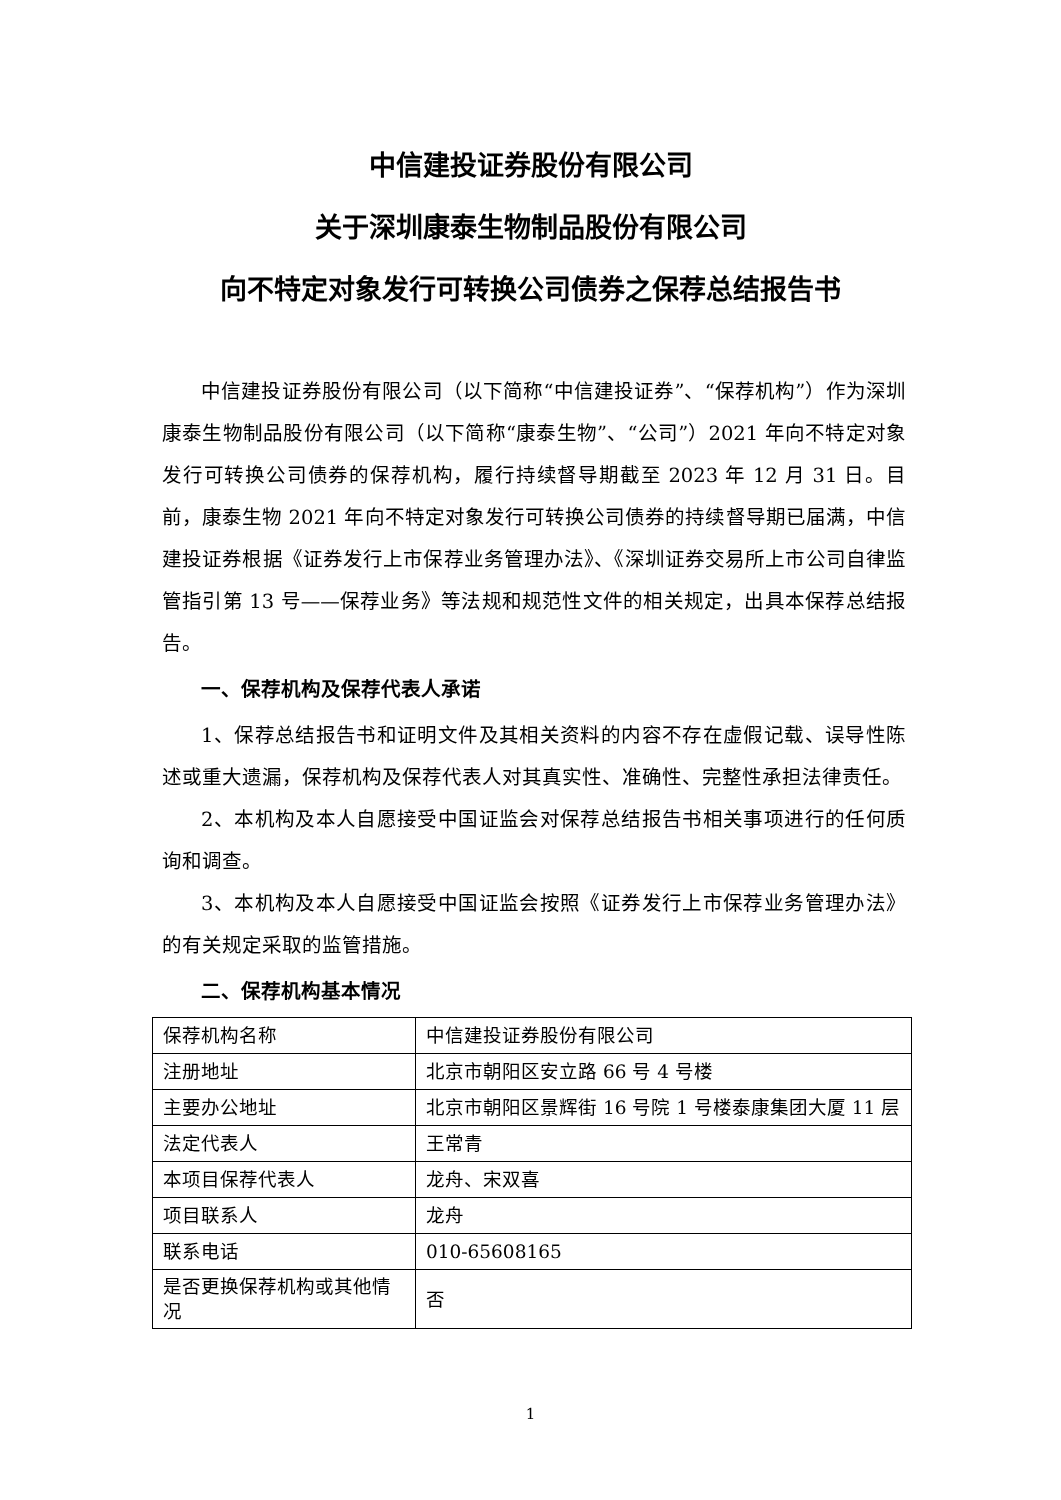中信建投证券股份有限公司
关于深圳康泰生物制品股份有限公司
向不特定对象发行可转换公司债券之保荐总结报告书
中信建投证券股份有限公司（以下简称“中信建投证券”、“保荐机构”）作为深圳康泰生物制品股份有限公司（以下简称“康泰生物”、“公司”）2021 年向不特定对象发行可转换公司债券的保荐机构，履行持续督导期截至 2023 年 12 月 31 日。目前，康泰生物 2021 年向不特定对象发行可转换公司债券的持续督导期已届满，中信建投证券根据《证券发行上市保荐业务管理办法》、《深圳证券交易所上市公司自律监管指引第 13 号——保荐业务》等法规和规范性文件的相关规定，出具本保荐总结报告。
一、保荐机构及保荐代表人承诺
1、保荐总结报告书和证明文件及其相关资料的内容不存在虚假记载、误导性陈述或重大遗漏，保荐机构及保荐代表人对其真实性、准确性、完整性承担法律责任。
2、本机构及本人自愿接受中国证监会对保荐总结报告书相关事项进行的任何质询和调查。
3、本机构及本人自愿接受中国证监会按照《证券发行上市保荐业务管理办法》的有关规定采取的监管措施。
二、保荐机构基本情况
| 保荐机构名称 | 中信建投证券股份有限公司 |
| 注册地址 | 北京市朝阳区安立路 66 号 4 号楼 |
| 主要办公地址 | 北京市朝阳区景辉街 16 号院 1 号楼泰康集团大厦 11 层 |
| 法定代表人 | 王常青 |
| 本项目保荐代表人 | 龙舟、宋双喜 |
| 项目联系人 | 龙舟 |
| 联系电话 | 010-65608165 |
| 是否更换保荐机构或其他情况 | 否 |
1